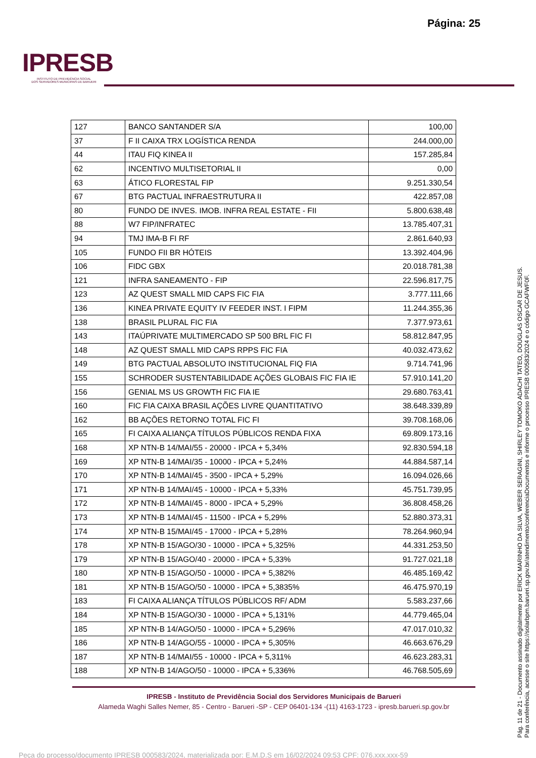Página: 25
IPRESB
INSTITUTO DE PREVIDÊNCIA SOCIAL
DOS SERVIDORES MUNICIPAIS DE BARUERI
| 127 | BANCO SANTANDER S/A | 100,00 |
| 37 | F II CAIXA TRX LOGÍSTICA RENDA | 244.000,00 |
| 44 | ITAU FIQ KINEA II | 157.285,84 |
| 62 | INCENTIVO MULTISETORIAL II | 0,00 |
| 63 | ÁTICO FLORESTAL FIP | 9.251.330,54 |
| 67 | BTG PACTUAL INFRAESTRUTURA II | 422.857,08 |
| 80 | FUNDO DE INVES. IMOB. INFRA REAL ESTATE - FII | 5.800.638,48 |
| 88 | W7 FIP/INFRATEC | 13.785.407,31 |
| 94 | TMJ IMA-B FI RF | 2.861.640,93 |
| 105 | FUNDO FII BR HÓTEIS | 13.392.404,96 |
| 106 | FIDC GBX | 20.018.781,38 |
| 121 | INFRA SANEAMENTO - FIP | 22.596.817,75 |
| 123 | AZ QUEST SMALL MID CAPS FIC FIA | 3.777.111,66 |
| 136 | KINEA PRIVATE EQUITY IV FEEDER INST. I FIPM | 11.244.355,36 |
| 138 | BRASIL PLURAL FIC FIA | 7.377.973,61 |
| 143 | ITAÚPRIVATE MULTIMERCADO SP 500 BRL FIC FI | 58.812.847,95 |
| 148 | AZ QUEST SMALL MID CAPS RPPS FIC FIA | 40.032.473,62 |
| 149 | BTG PACTUAL ABSOLUTO INSTITUCIONAL FIQ FIA | 9.714.741,96 |
| 155 | SCHRODER SUSTENTABILIDADE AÇÕES GLOBAIS FIC FIA IE | 57.910.141,20 |
| 156 | GENIAL MS US GROWTH FIC FIA IE | 29.680.763,41 |
| 160 | FIC FIA CAIXA BRASIL AÇÕES LIVRE QUANTITATIVO | 38.648.339,89 |
| 162 | BB AÇÕES RETORNO TOTAL FIC FI | 39.708.168,06 |
| 165 | FI CAIXA ALIANÇA TÍTULOS PÚBLICOS RENDA FIXA | 69.809.173,16 |
| 168 | XP NTN-B 14/MAI/55 - 20000 - IPCA + 5,34% | 92.830.594,18 |
| 169 | XP NTN-B 14/MAI/35 - 10000 - IPCA + 5,24% | 44.884.587,14 |
| 170 | XP NTN-B 14/MAI/45 - 3500 - IPCA + 5,29% | 16.094.026,66 |
| 171 | XP NTN-B 14/MAI/45 - 10000 - IPCA + 5,33% | 45.751.739,95 |
| 172 | XP NTN-B 14/MAI/45 - 8000 - IPCA + 5,29% | 36.808.458,26 |
| 173 | XP NTN-B 14/MAI/45 - 11500 - IPCA + 5,29% | 52.880.373,31 |
| 174 | XP NTN-B 15/MAI/45 - 17000 - IPCA + 5,28% | 78.264.960,94 |
| 178 | XP NTN-B 15/AGO/30 - 10000 - IPCA + 5,325% | 44.331.253,50 |
| 179 | XP NTN-B 15/AGO/40 - 20000 - IPCA + 5,33% | 91.727.021,18 |
| 180 | XP NTN-B 15/AGO/50 - 10000 - IPCA + 5,382% | 46.485.169,42 |
| 181 | XP NTN-B 15/AGO/50 - 10000 - IPCA + 5,3835% | 46.475.970,19 |
| 183 | FI CAIXA ALIANÇA TÍTULOS PÚBLICOS RF/ ADM | 5.583.237,66 |
| 184 | XP NTN-B 15/AGO/30 - 10000 - IPCA + 5,131% | 44.779.465,04 |
| 185 | XP NTN-B 14/AGO/50 - 10000 - IPCA + 5,296% | 47.017.010,32 |
| 186 | XP NTN-B 14/AGO/55 - 10000 - IPCA + 5,305% | 46.663.676,29 |
| 187 | XP NTN-B 14/MAI/55 - 10000 - IPCA + 5,311% | 46.623.283,31 |
| 188 | XP NTN-B 14/AGO/50 - 10000 - IPCA + 5,336% | 46.768.505,69 |
IPRESB - Instituto de Previdência Social dos Servidores Municipais de Barueri
Alameda Waghi Salles Nemer, 85 - Centro - Barueri -SP - CEP 06401-134 -(11) 4163-1723 - ipresb.barueri.sp.gov.br
Pág. 11 de 21 - Documento assinado digitalmente por ERICK MARINHO DA SILVA, WEBER SERAGINI, SHIRLEY TOMOKO ADACHI TATEO, DOUGLAS OSCAR DE JESUS.
Para conferência, acesse o site https://solarbpm.barueri.sp.gov.br/atendimento/conferenciaDocumentos e informe o processo IPRESB 000583/2024 e o código GCAFWF0F.
Peça do processo/documento IPRESB 000583/2024, materializada por: E.M.D.S em 16/02/2024 09:53 CPF: 076.xxx.xxx-59